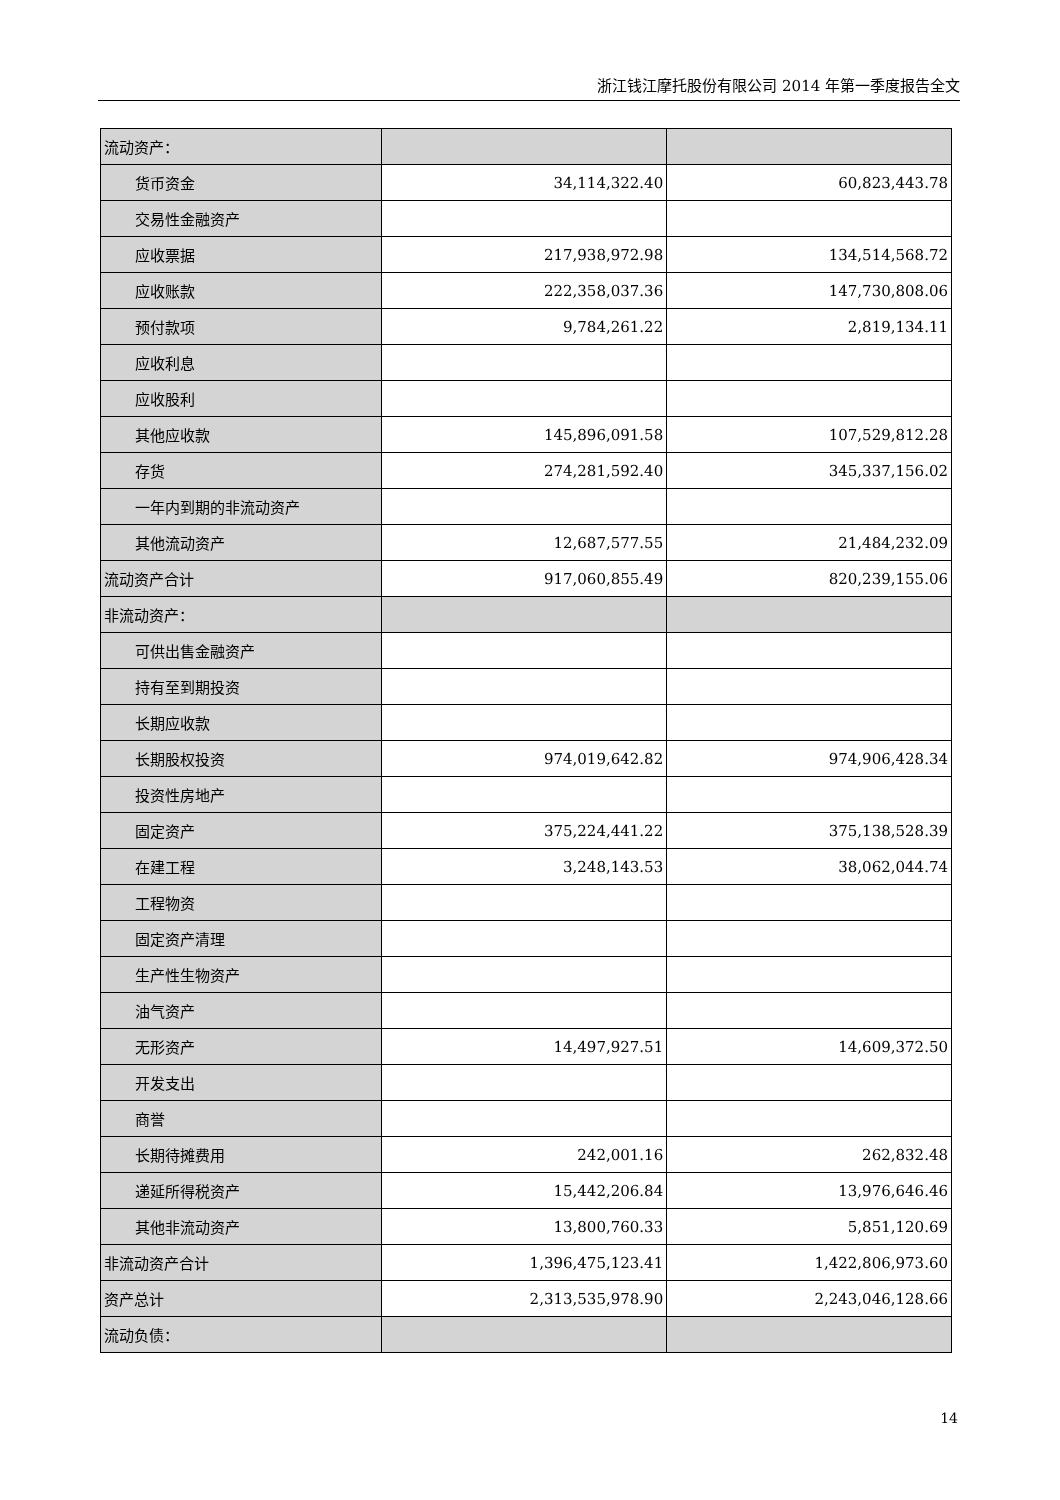浙江钱江摩托股份有限公司 2014 年第一季度报告全文
| 流动资产： | | |
| 货币资金 | 34,114,322.40 | 60,823,443.78 |
| 交易性金融资产 | | |
| 应收票据 | 217,938,972.98 | 134,514,568.72 |
| 应收账款 | 222,358,037.36 | 147,730,808.06 |
| 预付款项 | 9,784,261.22 | 2,819,134.11 |
| 应收利息 | | |
| 应收股利 | | |
| 其他应收款 | 145,896,091.58 | 107,529,812.28 |
| 存货 | 274,281,592.40 | 345,337,156.02 |
| 一年内到期的非流动资产 | | |
| 其他流动资产 | 12,687,577.55 | 21,484,232.09 |
| 流动资产合计 | 917,060,855.49 | 820,239,155.06 |
| 非流动资产： | | |
| 可供出售金融资产 | | |
| 持有至到期投资 | | |
| 长期应收款 | | |
| 长期股权投资 | 974,019,642.82 | 974,906,428.34 |
| 投资性房地产 | | |
| 固定资产 | 375,224,441.22 | 375,138,528.39 |
| 在建工程 | 3,248,143.53 | 38,062,044.74 |
| 工程物资 | | |
| 固定资产清理 | | |
| 生产性生物资产 | | |
| 油气资产 | | |
| 无形资产 | 14,497,927.51 | 14,609,372.50 |
| 开发支出 | | |
| 商誉 | | |
| 长期待摊费用 | 242,001.16 | 262,832.48 |
| 递延所得税资产 | 15,442,206.84 | 13,976,646.46 |
| 其他非流动资产 | 13,800,760.33 | 5,851,120.69 |
| 非流动资产合计 | 1,396,475,123.41 | 1,422,806,973.60 |
| 资产总计 | 2,313,535,978.90 | 2,243,046,128.66 |
| 流动负债： | | |
14